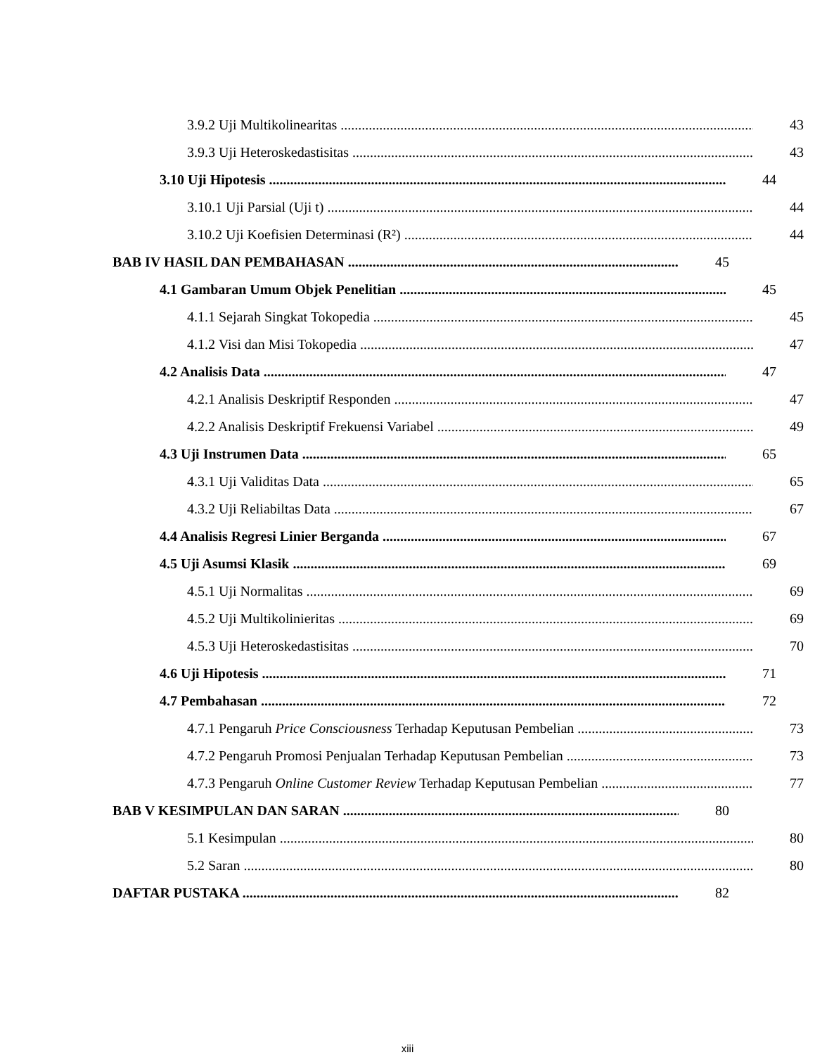3.9.2 Uji Multikolinearitas 43
3.9.3 Uji Heteroskedastisitas 43
3.10 Uji Hipotesis 44
3.10.1 Uji Parsial (Uji t) 44
3.10.2 Uji Koefisien Determinasi (R²) 44
BAB IV HASIL DAN PEMBAHASAN 45
4.1 Gambaran Umum Objek Penelitian 45
4.1.1 Sejarah Singkat Tokopedia 45
4.1.2 Visi dan Misi Tokopedia 47
4.2 Analisis Data 47
4.2.1 Analisis Deskriptif Responden 47
4.2.2 Analisis Deskriptif Frekuensi Variabel 49
4.3 Uji Instrumen Data 65
4.3.1 Uji Validitas Data 65
4.3.2 Uji Reliabiltas Data 67
4.4 Analisis Regresi Linier Berganda 67
4.5 Uji Asumsi Klasik 69
4.5.1 Uji Normalitas 69
4.5.2 Uji Multikolinieritas 69
4.5.3 Uji Heteroskedastisitas 70
4.6 Uji Hipotesis 71
4.7 Pembahasan 72
4.7.1 Pengaruh Price Consciousness Terhadap Keputusan Pembelian 73
4.7.2 Pengaruh Promosi Penjualan Terhadap Keputusan Pembelian 73
4.7.3 Pengaruh Online Customer Review Terhadap Keputusan Pembelian 77
BAB V KESIMPULAN DAN SARAN 80
5.1 Kesimpulan 80
5.2 Saran 80
DAFTAR PUSTAKA 82
xiii